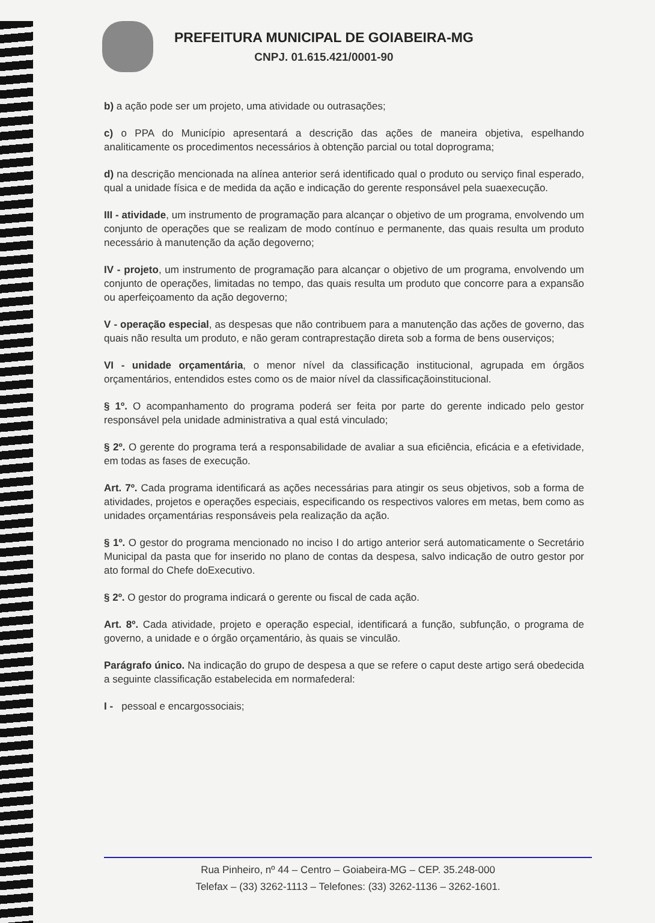PREFEITURA MUNICIPAL DE GOIABEIRA-MG
CNPJ. 01.615.421/0001-90
b) a ação pode ser um projeto, uma atividade ou outrasações;
c) o PPA do Município apresentará a descrição das ações de maneira objetiva, espelhando analiticamente os procedimentos necessários à obtenção parcial ou total doprograma;
d) na descrição mencionada na alínea anterior será identificado qual o produto ou serviço final esperado, qual a unidade física e de medida da ação e indicação do gerente responsável pela suaexecução.
III - atividade, um instrumento de programação para alcançar o objetivo de um programa, envolvendo um conjunto de operações que se realizam de modo contínuo e permanente, das quais resulta um produto necessário à manutenção da ação degoverno;
IV - projeto, um instrumento de programação para alcançar o objetivo de um programa, envolvendo um conjunto de operações, limitadas no tempo, das quais resulta um produto que concorre para a expansão ou aperfeiçoamento da ação degoverno;
V - operação especial, as despesas que não contribuem para a manutenção das ações de governo, das quais não resulta um produto, e não geram contraprestação direta sob a forma de bens ouserviços;
VI - unidade orçamentária, o menor nível da classificação institucional, agrupada em órgãos orçamentários, entendidos estes como os de maior nível da classificaçãoinstitucional.
§ 1º. O acompanhamento do programa poderá ser feita por parte do gerente indicado pelo gestor responsável pela unidade administrativa a qual está vinculado;
§ 2º. O gerente do programa terá a responsabilidade de avaliar a sua eficiência, eficácia e a efetividade, em todas as fases de execução.
Art. 7º. Cada programa identificará as ações necessárias para atingir os seus objetivos, sob a forma de atividades, projetos e operações especiais, especificando os respectivos valores em metas, bem como as unidades orçamentárias responsáveis pela realização da ação.
§ 1º. O gestor do programa mencionado no inciso I do artigo anterior será automaticamente o Secretário Municipal da pasta que for inserido no plano de contas da despesa, salvo indicação de outro gestor por ato formal do Chefe doExecutivo.
§ 2º. O gestor do programa indicará o gerente ou fiscal de cada ação.
Art. 8º. Cada atividade, projeto e operação especial, identificará a função, subfunção, o programa de governo, a unidade e o órgão orçamentário, às quais se vinculão.
Parágrafo único. Na indicação do grupo de despesa a que se refere o caput deste artigo será obedecida a seguinte classificação estabelecida em normafederal:
I - pessoal e encargossociais;
Rua Pinheiro, nº 44 – Centro – Goiabeira-MG – CEP. 35.248-000
Telefax – (33) 3262-1113 – Telefones: (33) 3262-1136 – 3262-1601.